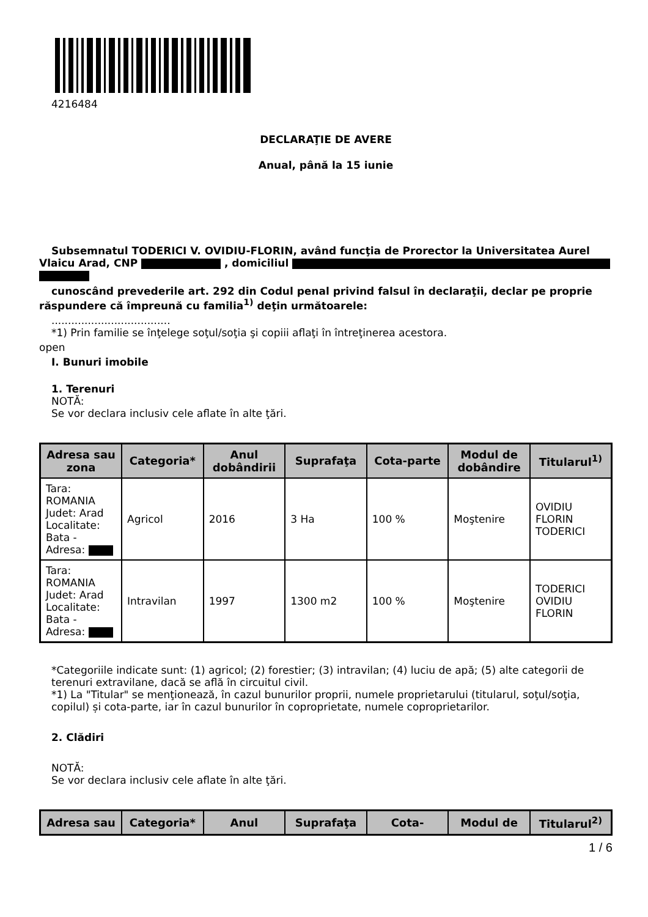4216484
DECLARAŢIE DE AVERE
Anual, până la 15 iunie
Subsemnatul TODERICI V. OVIDIU-FLORIN, având funcţia de Prorector la Universitatea Aurel
Vlaicu Arad, CNP , domiciliul
cunoscând prevederile art. 292 din Codul penal privind falsul în declaraţii, declar pe proprie
răspundere că împreună cu familia<sup>1)</sup> deţin următoarele:
....................................
*1) Prin familie se înţelege soţul/soţia şi copiii aflaţi în întreţinerea acestora.
open
I. Bunuri imobile
1. Terenuri
NOTĂ:
Se vor declara inclusiv cele aflate în alte ţări.
| Adresa sau zona | Categoria* | Anul dobândirii | Suprafaţa | Cota-parte | Modul de dobândire | Titularul<sup>1)</sup> |
| --- | --- | --- | --- | --- | --- | --- |
| Tara: ROMANIA Judet: Arad Localitate: Bata - Adresa: | Agricol | 2016 | 3 Ha | 100 % | Moştenire | OVIDIU FLORIN TODERICI |
| Tara: ROMANIA Judet: Arad Localitate: Bata - Adresa: | Intravilan | 1997 | 1300 m2 | 100 % | Moştenire | TODERICI OVIDIU FLORIN |
*Categoriile indicate sunt: (1) agricol; (2) forestier; (3) intravilan; (4) luciu de apă; (5) alte categorii de terenuri extravilane, dacă se află în circuitul civil.
*1) La "Titular" se menţionează, în cazul bunurilor proprii, numele proprietarului (titularul, soţul/soţia, copilul) și cota-parte, iar în cazul bunurilor în coproprietate, numele coproprietarilor.
2. Clădiri
NOTĂ:
Se vor declara inclusiv cele aflate în alte ţări.
| Adresa sau | Categoria* | Anul | Suprafaţa | Cota- | Modul de | Titularul<sup>2)</sup> |
| --- | --- | --- | --- | --- | --- | --- |
1 / 6